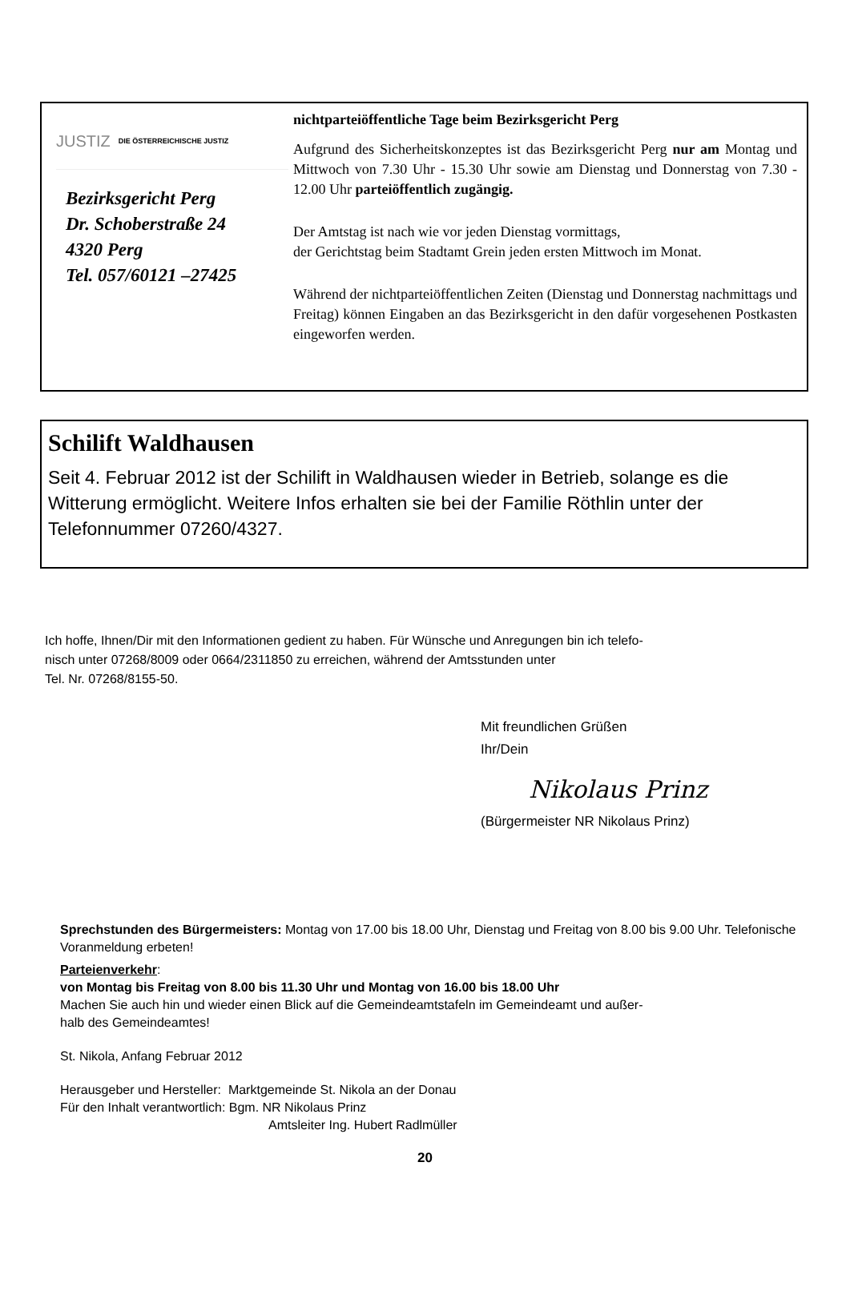JUSTIZ DIE ÖSTERREICHISCHE JUSTIZ
Bezirksgericht Perg
Dr. Schoberstraße 24
4320 Perg
Tel. 057/60121 –27425
nichtparteiöffentliche Tage beim Bezirksgericht Perg
Aufgrund des Sicherheitskonzeptes ist das Bezirksgericht Perg nur am Montag und Mittwoch von 7.30 Uhr - 15.30 Uhr sowie am Dienstag und Donnerstag von 7.30 - 12.00 Uhr parteiöffentlich zugängig.
Der Amtstag ist nach wie vor jeden Dienstag vormittags,
der Gerichtstag beim Stadtamt Grein jeden ersten Mittwoch im Monat.
Während der nichtparteiöffentlichen Zeiten (Dienstag und Donnerstag nachmittags und Freitag) können Eingaben an das Bezirksgericht in den dafür vorgesehenen Postkasten eingeworfen werden.
Schilift Waldhausen
Seit 4. Februar 2012 ist der Schilift in Waldhausen wieder in Betrieb, solange es die Witterung ermöglicht. Weitere Infos erhalten sie bei der Familie Röthlin unter der Telefonnummer 07260/4327.
Ich hoffe, Ihnen/Dir mit den Informationen gedient zu haben. Für Wünsche und Anregungen bin ich telefo-
nisch unter 07268/8009 oder 0664/2311850 zu erreichen, während der Amtsstunden unter
Tel. Nr. 07268/8155-50.
Mit freundlichen Grüßen
Ihr/Dein
Nikolaus Prinz
(Bürgermeister NR Nikolaus Prinz)
Sprechstunden des Bürgermeisters: Montag von 17.00 bis 18.00 Uhr, Dienstag und Freitag von 8.00 bis 9.00 Uhr. Telefonische Voranmeldung erbeten!
Parteienverkehr:
von Montag bis Freitag von 8.00 bis 11.30 Uhr und Montag von 16.00 bis 18.00 Uhr
Machen Sie auch hin und wieder einen Blick auf die Gemeindeamtstafeln im Gemeindeamt und außer-
halb des Gemeindeamtes!
St. Nikola, Anfang Februar 2012
Herausgeber und Hersteller: Marktgemeinde St. Nikola an der Donau
Für den Inhalt verantwortlich: Bgm. NR Nikolaus Prinz
Amtsleiter Ing. Hubert Radlmüller
20